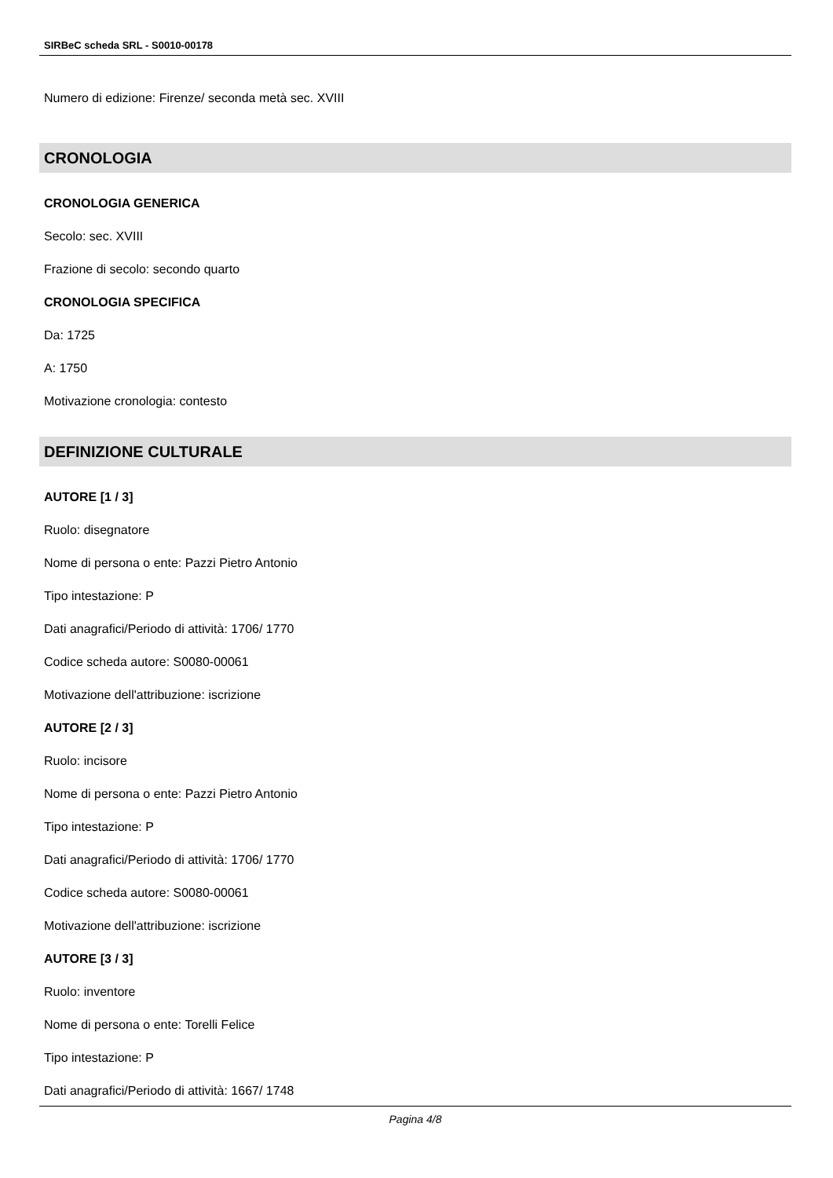SIRBeC scheda SRL - S0010-00178
Numero di edizione: Firenze/ seconda metà sec. XVIII
CRONOLOGIA
CRONOLOGIA GENERICA
Secolo: sec. XVIII
Frazione di secolo: secondo quarto
CRONOLOGIA SPECIFICA
Da: 1725
A: 1750
Motivazione cronologia: contesto
DEFINIZIONE CULTURALE
AUTORE [1 / 3]
Ruolo: disegnatore
Nome di persona o ente: Pazzi Pietro Antonio
Tipo intestazione: P
Dati anagrafici/Periodo di attività: 1706/ 1770
Codice scheda autore: S0080-00061
Motivazione dell'attribuzione: iscrizione
AUTORE [2 / 3]
Ruolo: incisore
Nome di persona o ente: Pazzi Pietro Antonio
Tipo intestazione: P
Dati anagrafici/Periodo di attività: 1706/ 1770
Codice scheda autore: S0080-00061
Motivazione dell'attribuzione: iscrizione
AUTORE [3 / 3]
Ruolo: inventore
Nome di persona o ente: Torelli Felice
Tipo intestazione: P
Dati anagrafici/Periodo di attività: 1667/ 1748
Pagina 4/8